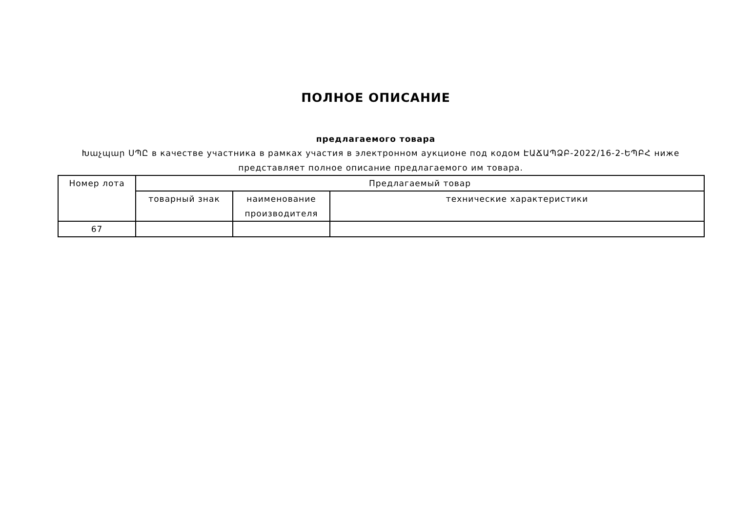ПОЛНОЕ ОПИСАНИЕ
предлагаемого товара
Խաչպար ՍՊԸ в качестве участника в рамках участия в электронном аукционе под кодом ԷԱՃԱՊՁԲ-2022/16-2-ԵՊԲՀ ниже представляет полное описание предлагаемого им товара.
| Номер лота | Предлагаемый товар | | |
| --- | --- | --- | --- |
| | товарный знак | наименование производителя | технические характеристики |
| 67 | | | |